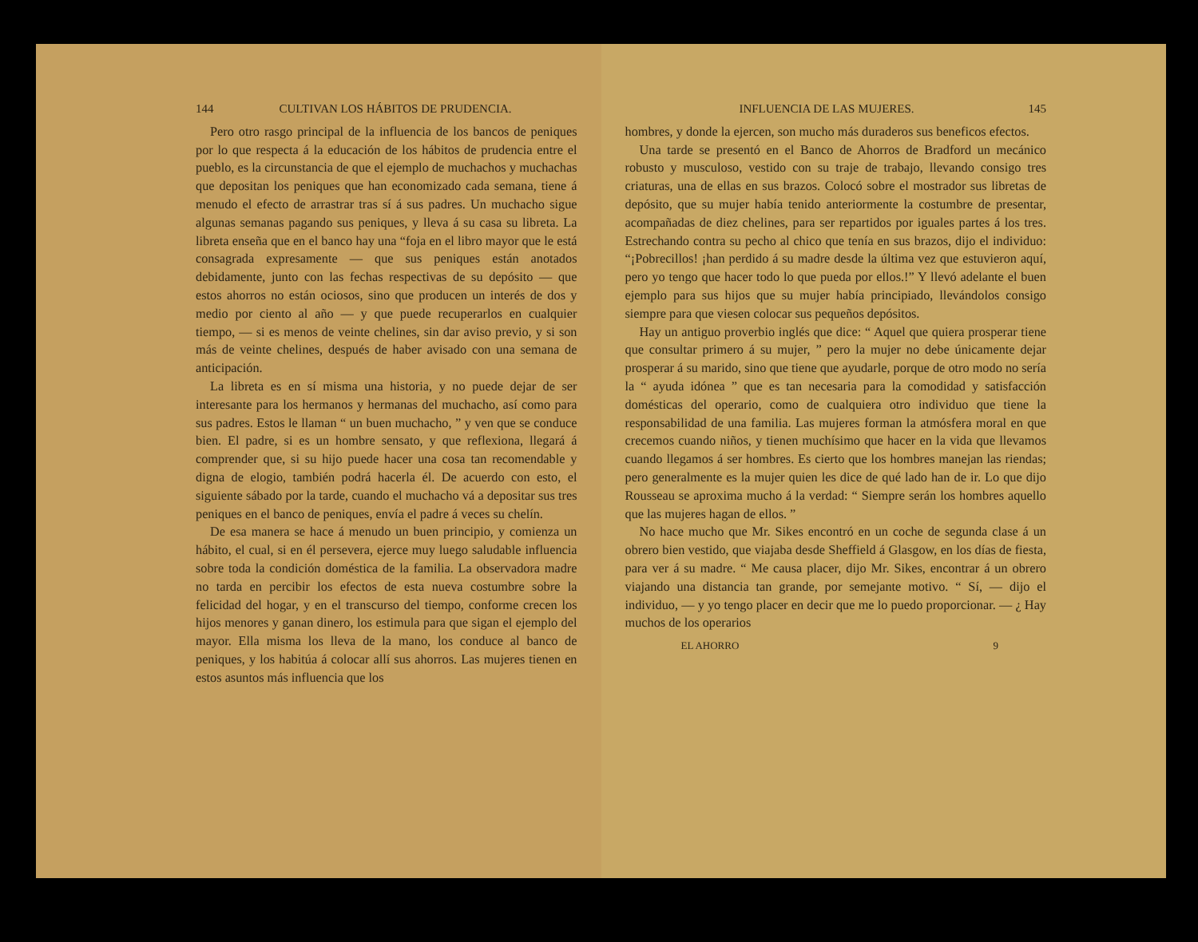144 CULTIVAN LOS HÁBITOS DE PRUDENCIA.
Pero otro rasgo principal de la influencia de los bancos de peniques por lo que respecta á la educación de los hábitos de prudencia entre el pueblo, es la circunstancia de que el ejemplo de muchachos y muchachas que depositan los peniques que han economizado cada semana, tiene á menudo el efecto de arrastrar tras sí á sus padres. Un muchacho sigue algunas semanas pagando sus peniques, y lleva á su casa su libreta. La libreta enseña que en el banco hay una “foja en el libro mayor que le está consagrada expresamente — que sus peniques están anotados debidamente, junto con las fechas respectivas de su depósito — que estos ahorros no están ociosos, sino que producen un interés de dos y medio por ciento al año — y que puede recuperarlos en cualquier tiempo, — si es menos de veinte chelines, sin dar aviso previo, y si son más de veinte chelines, después de haber avisado con una semana de anticipación.
La libreta es en sí misma una historia, y no puede dejar de ser interesante para los hermanos y hermanas del muchacho, así como para sus padres. Estos le llaman “ un buen muchacho, ” y ven que se conduce bien. El padre, si es un hombre sensato, y que reflexiona, llegará á comprender que, si su hijo puede hacer una cosa tan recomendable y digna de elogio, también podrá hacerla él. De acuerdo con esto, el siguiente sábado por la tarde, cuando el muchacho vá a depositar sus tres peniques en el banco de peniques, envía el padre á veces su chelín.
De esa manera se hace á menudo un buen principio, y comienza un hábito, el cual, si en él persevera, ejerce muy luego saludable influencia sobre toda la condición doméstica de la familia. La observadora madre no tarda en percibir los efectos de esta nueva costumbre sobre la felicidad del hogar, y en el transcurso del tiempo, conforme crecen los hijos menores y ganan dinero, los estimula para que sigan el ejemplo del mayor. Ella misma los lleva de la mano, los conduce al banco de peniques, y los habitúa á colocar allí sus ahorros. Las mujeres tienen en estos asuntos más influencia que los
INFLUENCIA DE LAS MUJERES. 145
hombres, y donde la ejercen, son mucho más duraderos sus beneficos efectos.
Una tarde se presentó en el Banco de Ahorros de Bradford un mecánico robusto y musculoso, vestido con su traje de trabajo, llevando consigo tres criaturas, una de ellas en sus brazos. Colocó sobre el mostrador sus libretas de depósito, que su mujer había tenido anteriormente la costumbre de presentar, acompañadas de diez chelines, para ser repartidos por iguales partes á los tres. Estrechando contra su pecho al chico que tenía en sus brazos, dijo el individuo: “¡Pobrecillos! ¡han perdido á su madre desde la última vez que estuvieron aquí, pero yo tengo que hacer todo lo que pueda por ellos.!” Y llevó adelante el buen ejemplo para sus hijos que su mujer había principiado, llevándolos consigo siempre para que viesen colocar sus pequeños depósitos.
Hay un antiguo proverbio inglés que dice: “ Aquel que quiera prosperar tiene que consultar primero á su mujer, ” pero la mujer no debe únicamente dejar prosperar á su marido, sino que tiene que ayudarle, porque de otro modo no sería la “ ayuda idónea ” que es tan necesaria para la comodidad y satisfacción domésticas del operario, como de cualquiera otro individuo que tiene la responsabilidad de una familia. Las mujeres forman la atmósfera moral en que crecemos cuando niños, y tienen muchísimo que hacer en la vida que llevamos cuando llegamos á ser hombres. Es cierto que los hombres manejan las riendas; pero generalmente es la mujer quien les dice de qué lado han de ir. Lo que dijo Rousseau se aproxima mucho á la verdad: “ Siempre serán los hombres aquello que las mujeres hagan de ellos. ”
No hace mucho que Mr. Sikes encontró en un coche de segunda clase á un obrero bien vestido, que viajaba desde Sheffield á Glasgow, en los días de fiesta, para ver á su madre. “ Me causa placer, dijo Mr. Sikes, encontrar á un obrero viajando una distancia tan grande, por semejante motivo. “ Sí, — dijo el individuo, — y yo tengo placer en decir que me lo puedo proporcionar. — ¿ Hay muchos de los operarios
EL AHORRO 9